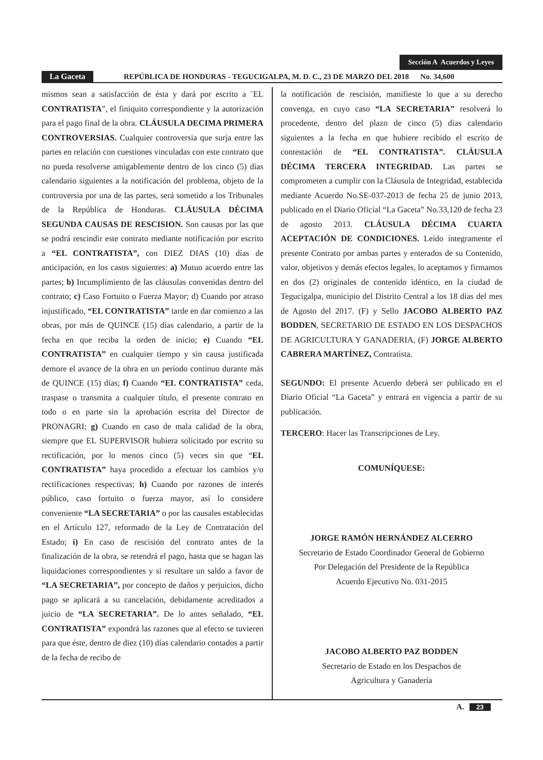Sección A Acuerdos y Leyes
La Gaceta
REPÚBLICA DE HONDURAS - TEGUCIGALPA, M. D. C., 23 DE MARZO DEL 2018 No. 34,600
mismos sean a satisfacción de ésta y dará por escrito a ¨EL CONTRATISTA”, el finiquito correspondiente y la autorización para el pago final de la obra. CLÁUSULA DECIMA PRIMERA CONTROVERSIAS. Cualquier controversia que surja entre las partes en relación con cuestiones vinculadas con este contrato que no pueda resolverse amigablemente dentro de los cinco (5) días calendario siguientes a la notificación del problema, objeto de la controversia por una de las partes, será sometido a los Tribunales de la República de Honduras. CLÁUSULA DÉCIMA SEGUNDA CAUSAS DE RESCISION. Son causas por las que se podrá rescindir este contrato mediante notificación por escrito a “EL CONTRATISTA”, con DIEZ DIAS (10) días de anticipación, en los casos siguientes: a) Mutuo acuerdo entre las partes; b) Incumplimiento de las cláusulas convenidas dentro del contrato; c) Caso Fortuito o Fuerza Mayor; d) Cuando por atraso injustificado, “EL CONTRATISTA” tarde en dar comienzo a las obras, por más de QUINCE (15) días calendario, a partir de la fecha en que reciba la orden de inicio; e) Cuando “EL CONTRATISTA” en cualquier tiempo y sin causa justificada demore el avance de la obra en un período continuo durante más de QUINCE (15) días; f) Cuando “EL CONTRATISTA” ceda, traspase o transmita a cualquier título, el presente contrato en todo o en parte sin la aprobación escrita del Director de PRONAGRI; g) Cuando en caso de mala calidad de la obra, siempre que EL SUPERVISOR hubiera solicitado por escrito su rectificación, por lo menos cinco (5) veces sin que “EL CONTRATISTA” haya procedido a efectuar los cambios y/o rectificaciones respectivas; h) Cuando por razones de interés público, caso fortuito o fuerza mayor, así lo considere conveniente “LA SECRETARIA” o por las causales establecidas en el Artículo 127, reformado de la Ley de Contratación del Estado; i) En caso de rescisión del contrato antes de la finalización de la obra, se retendrá el pago, hasta que se hagan las liquidaciones correspondientes y si resultare un saldo a favor de “LA SECRETARIA”, por concepto de daños y perjuicios, dicho pago se aplicará a su cancelación, debidamente acreditados a juicio de “LA SECRETARIA”. De lo antes señalado, “EL CONTRATISTA” expondrá las razones que al efecto se tuvieren para que éste, dentro de diez (10) días calendario contados a partir de la fecha de recibo de
la notificación de rescisión, manifieste lo que a su derecho convenga, en cuyo caso “LA SECRETARIA” resolverá lo procedente, dentro del plazo de cinco (5) días calendario siguientes a la fecha en que hubiere recibido el escrito de contestación de “EL CONTRATISTA”. CLÁUSULA DÉCIMA TERCERA INTEGRIDAD. Las partes se comprometen a cumplir con la Cláusula de Integridad, establecida mediante Acuerdo No.SE-037-2013 de fecha 25 de junio 2013, publicado en el Diario Oficial “La Gaceta” No.33,120 de fecha 23 de agosto 2013. CLÁUSULA DÉCIMA CUARTA ACEPTACIÓN DE CONDICIONES. Leído íntegramente el presente Contrato por ambas partes y enterados de su Contenido, valor, objetivos y demás efectos legales, lo aceptamos y firmamos en dos (2) originales de contenido idéntico, en la ciudad de Tegucigalpa, municipio del Distrito Central a los 18 días del mes de Agosto del 2017. (F) y Sello JACOBO ALBERTO PAZ BODDEN, SECRETARIO DE ESTADO EN LOS DESPACHOS DE AGRICULTURA Y GANADERIA, (F) JORGE ALBERTO CABRERA MARTÍNEZ, Contratista.
SEGUNDO: El presente Acuerdo deberá ser publicado en el Diario Oficial “La Gaceta” y entrará en vigencia a partir de su publicación.
TERCERO: Hacer las Transcripciones de Ley.
COMUNÍQUESE:
JORGE RAMÓN HERNÁNDEZ ALCERRO
Secretario de Estado Coordinador General de Gobierno
Por Delegación del Presidente de la República
Acuerdo Ejecutivo No. 031-2015
JACOBO ALBERTO PAZ BODDEN
Secretario de Estado en los Despachos de
Agricultura y Ganadería
A. 23